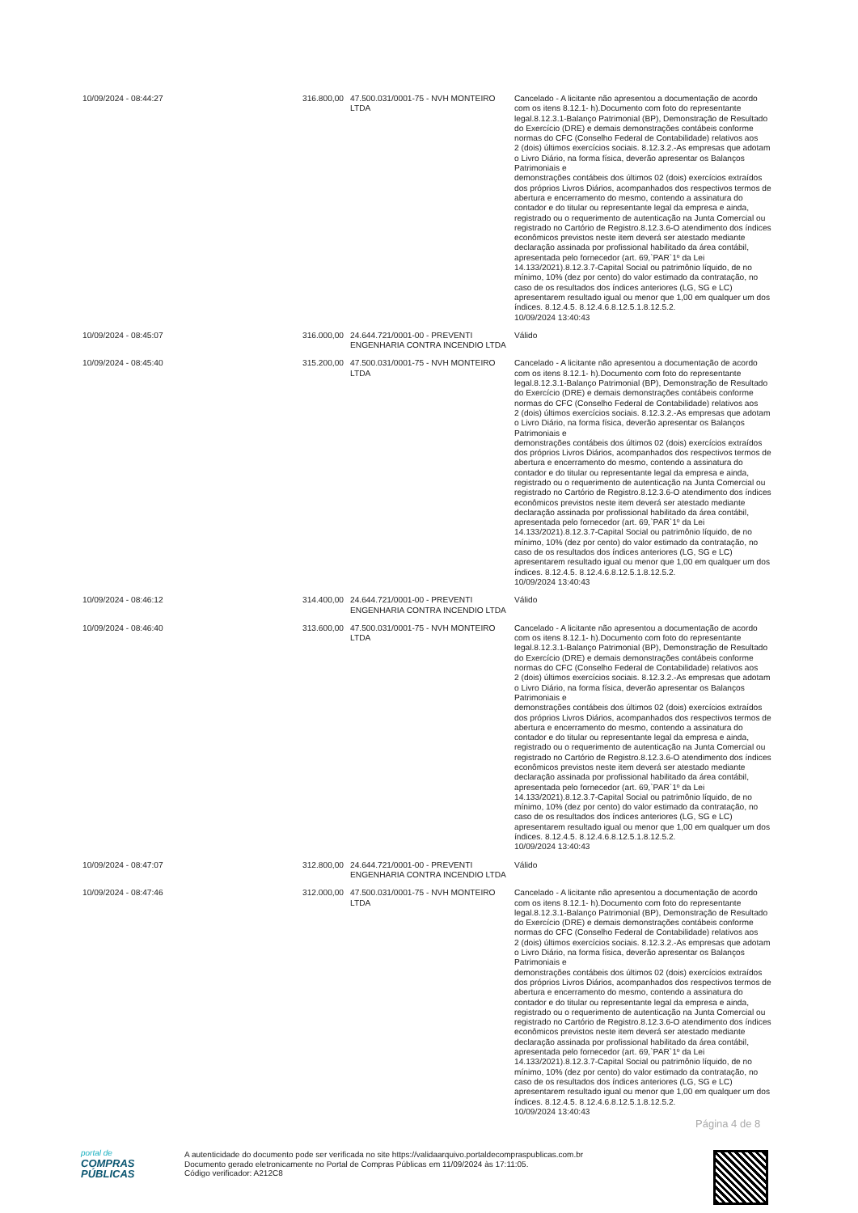| 10/09/2024 - 08:44:27 | 316.800,00 | 47.500.031/0001-75 - NVH MONTEIRO LTDA | Cancelado - A licitante não apresentou a documentação de acordo com os itens 8.12.1- h).Documento com foto do representante legal.8.12.3.1-Balanço Patrimonial (BP), Demonstração de Resultado do Exercício (DRE) e demais demonstrações contábeis conforme normas do CFC (Conselho Federal de Contabilidade) relativos aos 2 (dois) últimos exercícios sociais. 8.12.3.2.-As empresas que adotam o Livro Diário, na forma física, deverão apresentar os Balanços Patrimoniais e demonstrações contábeis dos últimos 02 (dois) exercícios extraídos dos próprios Livros Diários, acompanhados dos respectivos termos de abertura e encerramento do mesmo, contendo a assinatura do contador e do titular ou representante legal da empresa e ainda, registrado ou o requerimento de autenticação na Junta Comercial ou registrado no Cartório de Registro.8.12.3.6-O atendimento dos índices econômicos previstos neste item deverá ser atestado mediante declaração assinada por profissional habilitado da área contábil, apresentada pelo fornecedor (art. 69,`PAR`1º da Lei 14.133/2021).8.12.3.7-Capital Social ou patrimônio líquido, de no mínimo, 10% (dez por cento) do valor estimado da contratação, no caso de os resultados dos índices anteriores (LG, SG e LC) apresentarem resultado igual ou menor que 1,00 em qualquer um dos índices. 8.12.4.5. 8.12.4.6.8.12.5.1.8.12.5.2. 10/09/2024 13:40:43 |
| 10/09/2024 - 08:45:07 | 316.000,00 | 24.644.721/0001-00 - PREVENTI ENGENHARIA CONTRA INCENDIO LTDA | Válido |
| 10/09/2024 - 08:45:40 | 315.200,00 | 47.500.031/0001-75 - NVH MONTEIRO LTDA | Cancelado - A licitante não apresentou a documentação de acordo com os itens 8.12.1- h).Documento com foto do representante legal.8.12.3.1-Balanço Patrimonial (BP), Demonstração de Resultado do Exercício (DRE) e demais demonstrações contábeis conforme normas do CFC (Conselho Federal de Contabilidade) relativos aos 2 (dois) últimos exercícios sociais. 8.12.3.2.-As empresas que adotam o Livro Diário, na forma física, deverão apresentar os Balanços Patrimoniais e demonstrações contábeis dos últimos 02 (dois) exercícios extraídos dos próprios Livros Diários, acompanhados dos respectivos termos de abertura e encerramento do mesmo, contendo a assinatura do contador e do titular ou representante legal da empresa e ainda, registrado ou o requerimento de autenticação na Junta Comercial ou registrado no Cartório de Registro.8.12.3.6-O atendimento dos índices econômicos previstos neste item deverá ser atestado mediante declaração assinada por profissional habilitado da área contábil, apresentada pelo fornecedor (art. 69,`PAR`1º da Lei 14.133/2021).8.12.3.7-Capital Social ou patrimônio líquido, de no mínimo, 10% (dez por cento) do valor estimado da contratação, no caso de os resultados dos índices anteriores (LG, SG e LC) apresentarem resultado igual ou menor que 1,00 em qualquer um dos índices. 8.12.4.5. 8.12.4.6.8.12.5.1.8.12.5.2. 10/09/2024 13:40:43 |
| 10/09/2024 - 08:46:12 | 314.400,00 | 24.644.721/0001-00 - PREVENTI ENGENHARIA CONTRA INCENDIO LTDA | Válido |
| 10/09/2024 - 08:46:40 | 313.600,00 | 47.500.031/0001-75 - NVH MONTEIRO LTDA | Cancelado - A licitante não apresentou a documentação de acordo com os itens 8.12.1- h).Documento com foto do representante legal.8.12.3.1-Balanço Patrimonial (BP), Demonstração de Resultado do Exercício (DRE) e demais demonstrações contábeis conforme normas do CFC (Conselho Federal de Contabilidade) relativos aos 2 (dois) últimos exercícios sociais. 8.12.3.2.-As empresas que adotam o Livro Diário, na forma física, deverão apresentar os Balanços Patrimoniais e demonstrações contábeis dos últimos 02 (dois) exercícios extraídos dos próprios Livros Diários, acompanhados dos respectivos termos de abertura e encerramento do mesmo, contendo a assinatura do contador e do titular ou representante legal da empresa e ainda, registrado ou o requerimento de autenticação na Junta Comercial ou registrado no Cartório de Registro.8.12.3.6-O atendimento dos índices econômicos previstos neste item deverá ser atestado mediante declaração assinada por profissional habilitado da área contábil, apresentada pelo fornecedor (art. 69,`PAR`1º da Lei 14.133/2021).8.12.3.7-Capital Social ou patrimônio líquido, de no mínimo, 10% (dez por cento) do valor estimado da contratação, no caso de os resultados dos índices anteriores (LG, SG e LC) apresentarem resultado igual ou menor que 1,00 em qualquer um dos índices. 8.12.4.5. 8.12.4.6.8.12.5.1.8.12.5.2. 10/09/2024 13:40:43 |
| 10/09/2024 - 08:47:07 | 312.800,00 | 24.644.721/0001-00 - PREVENTI ENGENHARIA CONTRA INCENDIO LTDA | Válido |
| 10/09/2024 - 08:47:46 | 312.000,00 | 47.500.031/0001-75 - NVH MONTEIRO LTDA | Cancelado - A licitante não apresentou a documentação de acordo com os itens 8.12.1- h).Documento com foto do representante legal.8.12.3.1-Balanço Patrimonial (BP), Demonstração de Resultado do Exercício (DRE) e demais demonstrações contábeis conforme normas do CFC (Conselho Federal de Contabilidade) relativos aos 2 (dois) últimos exercícios sociais. 8.12.3.2.-As empresas que adotam o Livro Diário, na forma física, deverão apresentar os Balanços Patrimoniais e demonstrações contábeis dos últimos 02 (dois) exercícios extraídos dos próprios Livros Diários, acompanhados dos respectivos termos de abertura e encerramento do mesmo, contendo a assinatura do contador e do titular ou representante legal da empresa e ainda, registrado ou o requerimento de autenticação na Junta Comercial ou registrado no Cartório de Registro.8.12.3.6-O atendimento dos índices econômicos previstos neste item deverá ser atestado mediante declaração assinada por profissional habilitado da área contábil, apresentada pelo fornecedor (art. 69,`PAR`1º da Lei 14.133/2021).8.12.3.7-Capital Social ou patrimônio líquido, de no mínimo, 10% (dez por cento) do valor estimado da contratação, no caso de os resultados dos índices anteriores (LG, SG e LC) apresentarem resultado igual ou menor que 1,00 em qualquer um dos índices. 8.12.4.5. 8.12.4.6.8.12.5.1.8.12.5.2. 10/09/2024 13:40:43 |
Página 4 de 8
portal de
COMPRAS
PÚBLICAS
A autenticidade do documento pode ser verificada no site https://validaarquivo.portaldecompraspublicas.com.br
Documento gerado eletronicamente no Portal de Compras Públicas em 11/09/2024 às 17:11:05.
Código verificador: A212C8